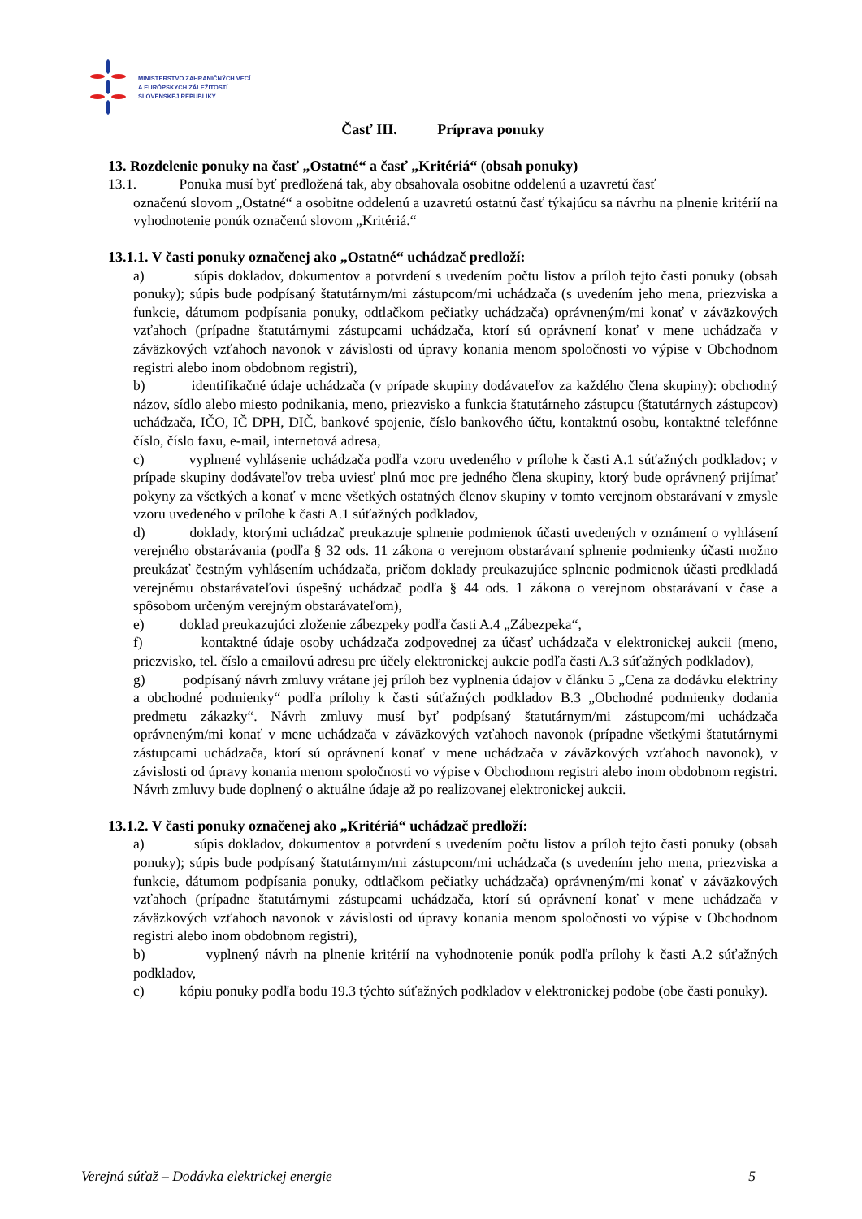MINISTERSTVO ZAHRANIČNÝCH VECÍ
A EURÓPSKYCH ZÁLEŽITOSTÍ
SLOVENSKEJ REPUBLIKY
Časť III. Príprava ponuky
13. Rozdelenie ponuky na časť „Ostatné“ a časť „Kritériá“ (obsah ponuky)
13.1. Ponuka musí byť predložená tak, aby obsahovala osobitne oddelenú a uzavretú časť
označenú slovom „Ostatné“ a osobitne oddelenú a uzavretú ostatnú časť týkajúcu sa návrhu na plnenie kritérií na vyhodnotenie ponúk označenú slovom „Kritériá.“
13.1.1. V časti ponuky označenej ako „Ostatné“ uchádzač predloží:
a) súpis dokladov, dokumentov a potvrdení s uvedením počtu listov a príloh tejto časti ponuky (obsah ponuky); súpis bude podpísaný štatutárnym/mi zástupcom/mi uchádzača (s uvedením jeho mena, priezviska a funkcie, dátumom podpísania ponuky, odtlačkom pečiatky uchádzača) oprávneným/mi konať v záväzkových vzťahoch (prípadne štatutárnymi zástupcami uchádzača, ktorí sú oprávnení konať v mene uchádzača v záväzkových vzťahoch navonok v závislosti od úpravy konania menom spoločnosti vo výpise v Obchodnom registri alebo inom obdobnom registri),
b) identifikačné údaje uchádzača (v prípade skupiny dodávateľov za každého člena skupiny): obchodný názov, sídlo alebo miesto podnikania, meno, priezvisko a funkcia štatutárneho zástupcu (štatutárnych zástupcov) uchádzača, IČO, IČ DPH, DIČ, bankové spojenie, číslo bankového účtu, kontaktnú osobu, kontaktné telefónne číslo, číslo faxu, e-mail, internetová adresa,
c) vyplnené vyhlásenie uchádzača podľa vzoru uvedeného v prílohe k časti A.1 súťažných podkladov; v prípade skupiny dodávateľov treba uviesť plnú moc pre jedného člena skupiny, ktorý bude oprávnený prijímať pokyny za všetkých a konať v mene všetkých ostatných členov skupiny v tomto verejnom obstarávaní v zmysle vzoru uvedeného v prílohe k časti A.1 súťažných podkladov,
d) doklady, ktorými uchádzač preukazuje splnenie podmienok účasti uvedených v oznámení o vyhlásení verejného obstarávania (podľa § 32 ods. 11 zákona o verejnom obstarávaní splnenie podmienky účasti možno preukázať čestným vyhlásením uchádzača, pričom doklady preukazujúce splnenie podmienok účasti predkladá verejnému obstarávateľovi úspešný uchádzač podľa § 44 ods. 1 zákona o verejnom obstarávaní v čase a spôsobom určeným verejným obstarávateľom),
e) doklad preukazujúci zloženie zábezpeky podľa časti A.4 „Zábezpeka“,
f) kontaktné údaje osoby uchádzača zodpovednej za účasť uchádzača v elektronickej aukcii (meno, priezvisko, tel. číslo a emailovú adresu pre účely elektronickej aukcie podľa časti A.3 súťažných podkladov),
g) podpísaný návrh zmluvy vrátane jej príloh bez vyplnenia údajov v článku 5 „Cena za dodávku elektriny a obchodné podmienky“ podľa prílohy k časti súťažných podkladov B.3 „Obchodné podmienky dodania predmetu zákazky“. Návrh zmluvy musí byť podpísaný štatutárnym/mi zástupcom/mi uchádzača oprávneným/mi konať v mene uchádzača v záväzkových vzťahoch navonok (prípadne všetkými štatutárnymi zástupcami uchádzača, ktorí sú oprávnení konať v mene uchádzača v záväzkových vzťahoch navonok), v závislosti od úpravy konania menom spoločnosti vo výpise v Obchodnom registri alebo inom obdobnom registri. Návrh zmluvy bude doplnený o aktuálne údaje až po realizovanej elektronickej aukcii.
13.1.2. V časti ponuky označenej ako „Kritériá“ uchádzač predloží:
a) súpis dokladov, dokumentov a potvrdení s uvedením počtu listov a príloh tejto časti ponuky (obsah ponuky); súpis bude podpísaný štatutárnym/mi zástupcom/mi uchádzača (s uvedením jeho mena, priezviska a funkcie, dátumom podpísania ponuky, odtlačkom pečiatky uchádzača) oprávneným/mi konať v záväzkových vzťahoch (prípadne štatutárnymi zástupcami uchádzača, ktorí sú oprávnení konať v mene uchádzača v záväzkových vzťahoch navonok v závislosti od úpravy konania menom spoločnosti vo výpise v Obchodnom registri alebo inom obdobnom registri),
b) vyplnený návrh na plnenie kritérií na vyhodnotenie ponúk podľa prílohy k časti A.2 súťažných podkladov,
c) kópiu ponuky podľa bodu 19.3 týchto súťažných podkladov v elektronickej podobe (obe časti ponuky).
Verejná súťaž – Dodávka elektrickej energie 5